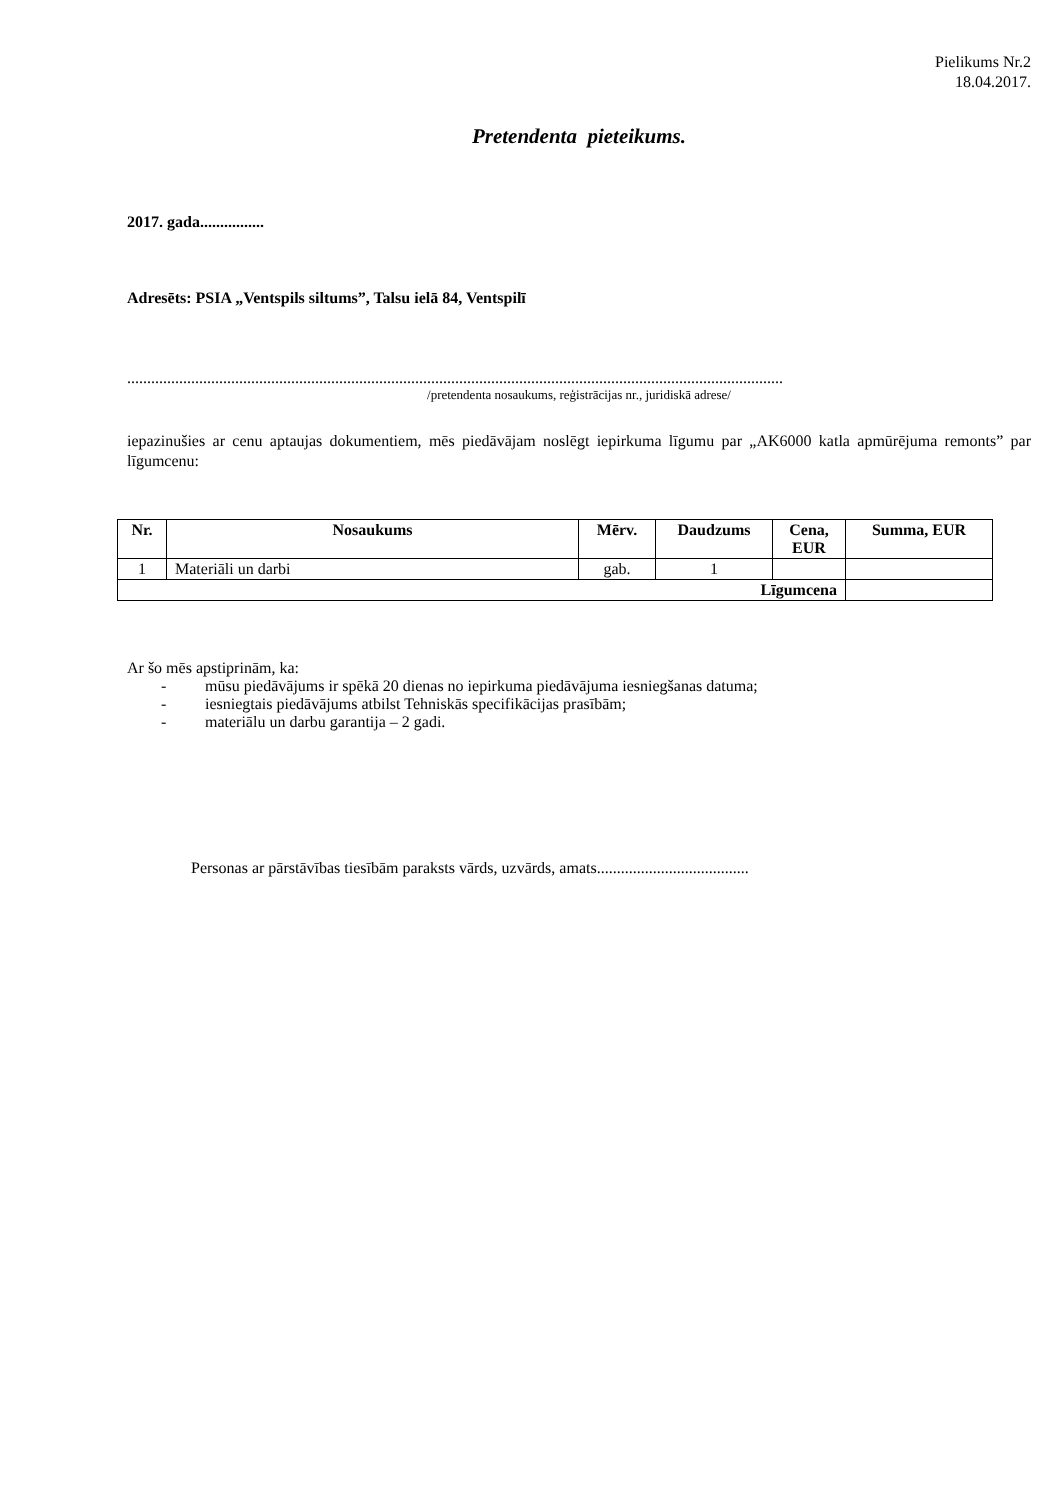Pielikums Nr.2
18.04.2017.
Pretendenta pieteikums.
2017. gada................
Adresēts: PSIA „Ventspils siltums”, Talsu ielā 84, Ventspilī
....................................................................................................................................................................
/pretendenta nosaukums, reģistrācijas nr., juridiskā adrese/
iepazinušies ar cenu aptaujas dokumentiem, mēs piedāvājam noslēgt iepirkuma līgumu par „AK6000 katla apmūrējuma remonts” par līgumcenu:
| Nr. | Nosaukums | Mērv. | Daudzums | Cena, EUR | Summa, EUR |
| --- | --- | --- | --- | --- | --- |
| 1 | Materiāli un darbi | gab. | 1 | | |
| Līgumcena | | | | | |
Ar šo mēs apstiprinām, ka:
- mūsu piedāvājums ir spēkā 20 dienas no iepirkuma piedāvājuma iesniegšanas datuma;
- iesniegtais piedāvājums atbilst Tehniskās specifikācijas prasībām;
- materiālu un darbu garantija – 2 gadi.
Personas ar pārstāvības tiesībām paraksts vārds, uzvārds, amats......................................